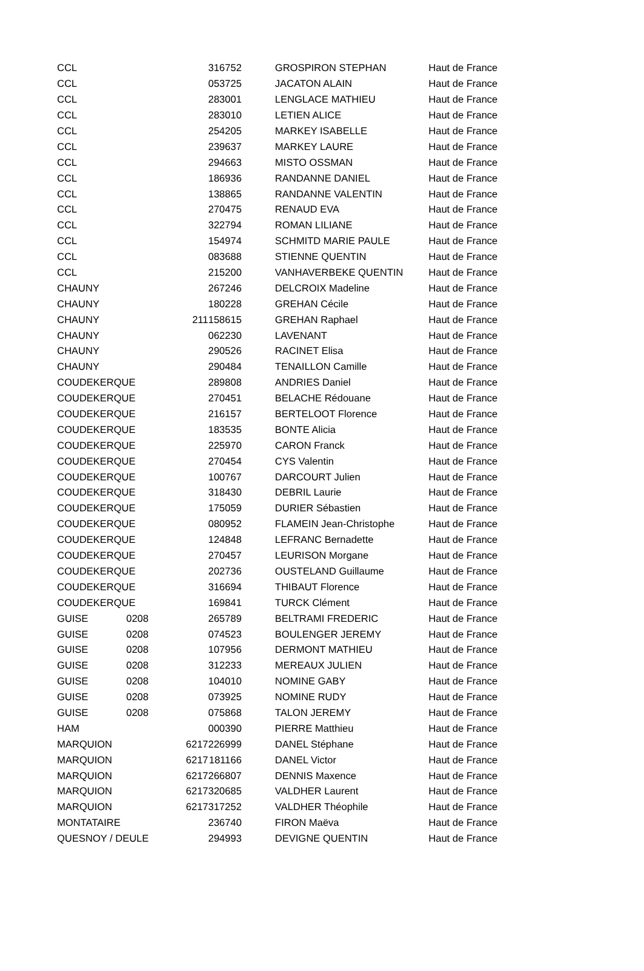| CCL | | | 316752 | GROSPIRON STEPHAN | Haut de France |
| CCL | | | 053725 | JACATON ALAIN | Haut de France |
| CCL | | | 283001 | LENGLACE MATHIEU | Haut de France |
| CCL | | | 283010 | LETIEN ALICE | Haut de France |
| CCL | | | 254205 | MARKEY ISABELLE | Haut de France |
| CCL | | | 239637 | MARKEY LAURE | Haut de France |
| CCL | | | 294663 | MISTO OSSMAN | Haut de France |
| CCL | | | 186936 | RANDANNE DANIEL | Haut de France |
| CCL | | | 138865 | RANDANNE VALENTIN | Haut de France |
| CCL | | | 270475 | RENAUD EVA | Haut de France |
| CCL | | | 322794 | ROMAN LILIANE | Haut de France |
| CCL | | | 154974 | SCHMITD MARIE PAULE | Haut de France |
| CCL | | | 083688 | STIENNE QUENTIN | Haut de France |
| CCL | | | 215200 | VANHAVERBEKE QUENTIN | Haut de France |
| CHAUNY | | | 267246 | DELCROIX Madeline | Haut de France |
| CHAUNY | | | 180228 | GREHAN Cécile | Haut de France |
| CHAUNY | | 211 | 158615 | GREHAN Raphael | Haut de France |
| CHAUNY | | | 062230 | LAVENANT | Haut de France |
| CHAUNY | | | 290526 | RACINET Elisa | Haut de France |
| CHAUNY | | | 290484 | TENAILLON Camille | Haut de France |
| COUDEKERQUE | | | 289808 | ANDRIES Daniel | Haut de France |
| COUDEKERQUE | | | 270451 | BELACHE Rédouane | Haut de France |
| COUDEKERQUE | | | 216157 | BERTELOOT Florence | Haut de France |
| COUDEKERQUE | | | 183535 | BONTE Alicia | Haut de France |
| COUDEKERQUE | | | 225970 | CARON Franck | Haut de France |
| COUDEKERQUE | | | 270454 | CYS Valentin | Haut de France |
| COUDEKERQUE | | | 100767 | DARCOURT Julien | Haut de France |
| COUDEKERQUE | | | 318430 | DEBRIL Laurie | Haut de France |
| COUDEKERQUE | | | 175059 | DURIER Sébastien | Haut de France |
| COUDEKERQUE | | | 080952 | FLAMEIN Jean-Christophe | Haut de France |
| COUDEKERQUE | | | 124848 | LEFRANC Bernadette | Haut de France |
| COUDEKERQUE | | | 270457 | LEURISON Morgane | Haut de France |
| COUDEKERQUE | | | 202736 | OUSTELAND Guillaume | Haut de France |
| COUDEKERQUE | | | 316694 | THIBAUT Florence | Haut de France |
| COUDEKERQUE | | | 169841 | TURCK Clément | Haut de France |
| GUISE | 0208 | | 265789 | BELTRAMI FREDERIC | Haut de France |
| GUISE | 0208 | | 074523 | BOULENGER JEREMY | Haut de France |
| GUISE | 0208 | | 107956 | DERMONT MATHIEU | Haut de France |
| GUISE | 0208 | | 312233 | MEREAUX JULIEN | Haut de France |
| GUISE | 0208 | | 104010 | NOMINE GABY | Haut de France |
| GUISE | 0208 | | 073925 | NOMINE RUDY | Haut de France |
| GUISE | 0208 | | 075868 | TALON JEREMY | Haut de France |
| HAM | | | 000390 | PIERRE Matthieu | Haut de France |
| MARQUION | | 6217 | 226999 | DANEL Stéphane | Haut de France |
| MARQUION | | 6217 | 181166 | DANEL Victor | Haut de France |
| MARQUION | | 6217 | 266807 | DENNIS Maxence | Haut de France |
| MARQUION | | 6217 | 320685 | VALDHER Laurent | Haut de France |
| MARQUION | | 6217 | 317252 | VALDHER Théophile | Haut de France |
| MONTATAIRE | | | 236740 | FIRON Maëva | Haut de France |
| QUESNOY / DEULE | | | 294993 | DEVIGNE QUENTIN | Haut de France |